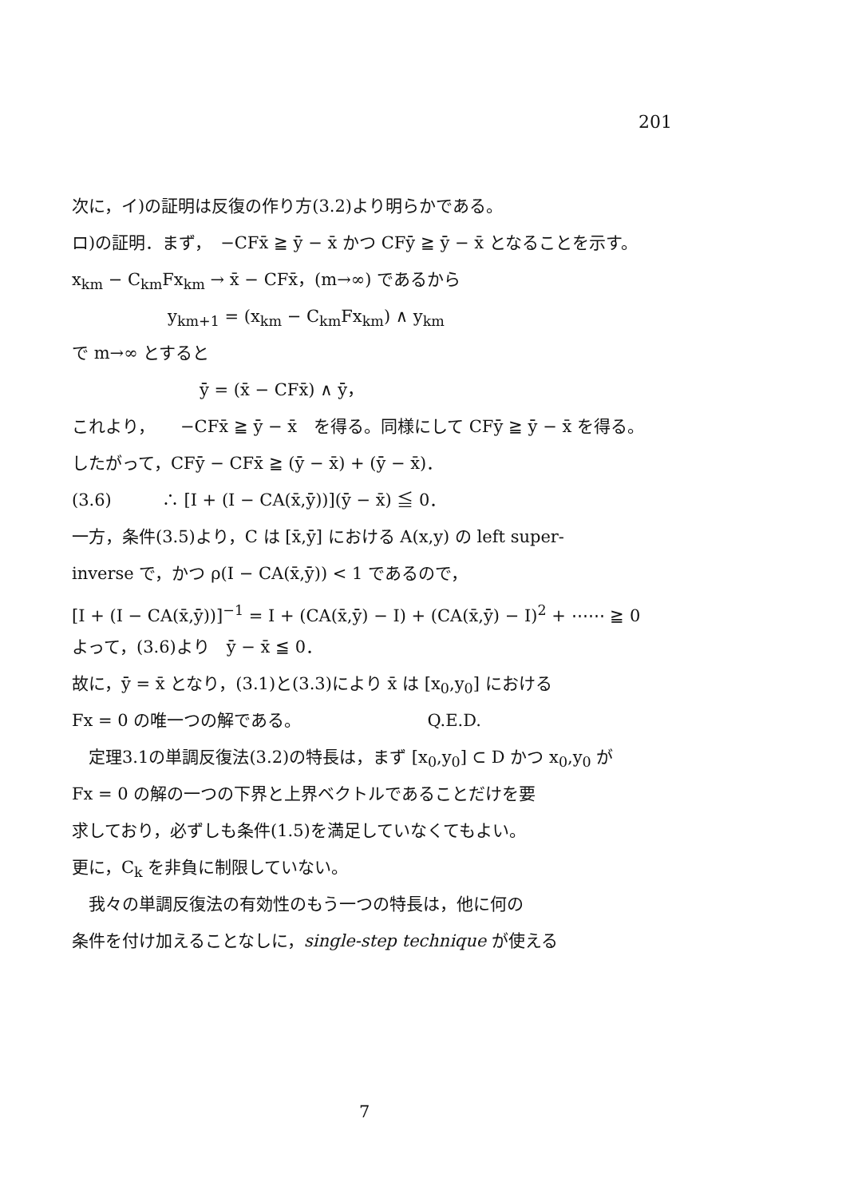201
次に，イ)の証明は反復の作り方(3.2)より明らかである。
ロ)の証明．まず，　−CFx̄ ≧ ȳ − x̄ かつ CFȳ ≧ ȳ − x̄ となることを示す。
x<sub>km</sub> − C<sub>km</sub>Fx<sub>km</sub> → x̄ − CFx̄，(m→∞) であるから
y<sub>km+1</sub> = (x<sub>km</sub> − C<sub>km</sub>Fx<sub>km</sub>) ∧ y<sub>km</sub>
で m→∞ とすると
ȳ = (x̄ − CFx̄) ∧ ȳ，
これより，　　−CFx̄ ≧ ȳ − x̄　を得る。同様にして CFȳ ≧ ȳ − x̄ を得る。
したがって，CFȳ − CFx̄ ≧ (ȳ − x̄) + (ȳ − x̄)．
(3.6)　　　∴ [I + (I − CA(x̄,ȳ))](ȳ − x̄) ≦ 0．
一方，条件(3.5)より，C は [x̄,ȳ] における A(x,y) の left super-
inverse で，かつ ρ(I − CA(x̄,ȳ)) < 1 であるので，
[I + (I − CA(x̄,ȳ))]<sup>−1</sup> = I + (CA(x̄,ȳ) − I) + (CA(x̄,ȳ) − I)<sup>2</sup> + ⋯⋯ ≧ 0
よって，(3.6)より　ȳ − x̄ ≦ 0．
故に，ȳ = x̄ となり，(3.1)と(3.3)により x̄ は [x<sub>0</sub>,y<sub>0</sub>] における
Fx = 0 の唯一つの解である。　　　　　　　　Q.E.D.
　定理3.1の単調反復法(3.2)の特長は，まず [x<sub>0</sub>,y<sub>0</sub>] ⊂ D かつ x<sub>0</sub>,y<sub>0</sub> が
Fx = 0 の解の一つの下界と上界ベクトルであることだけを要
求しており，必ずしも条件(1.5)を満足していなくてもよい。
更に，C<sub>k</sub> を非負に制限していない。
　我々の単調反復法の有効性のもう一つの特長は，他に何の
条件を付け加えることなしに，single-step technique が使える
7